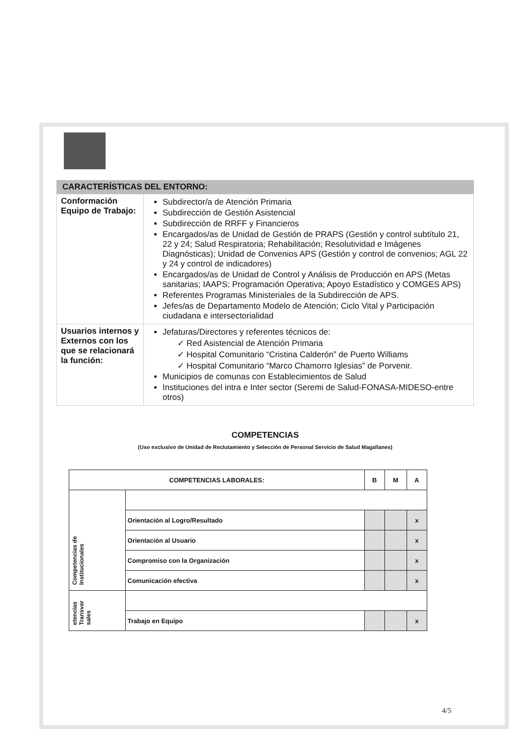CARACTERÍSTICAS DEL ENTORNO:
| Conformación Equipo de Trabajo: | Subdirector/a de Atención Primaria Subdirección de Gestión Asistencial Subdirección de RRFF y Financieros Encargados/as de Unidad de Gestión de PRAPS (Gestión y control subtítulo 21, 22 y 24; Salud Respiratoria; Rehabilitación; Resolutividad e Imágenes Diagnósticas); Unidad de Convenios APS (Gestión y control de convenios; AGL 22 y 24 y control de indicadores) Encargados/as de Unidad de Control y Análisis de Producción en APS (Metas sanitarias; IAAPS; Programación Operativa; Apoyo Estadístico y COMGES APS) Referentes Programas Ministeriales de la Subdirección de APS. Jefes/as de Departamento Modelo de Atención; Ciclo Vital y Participación ciudadana e intersectorialidad |
| Usuarios internos y Externos con los que se relacionará la función: | Jefaturas/Directores y referentes técnicos de: ✓ Red Asistencial de Atención Primaria ✓ Hospital Comunitario “Cristina Calderón” de Puerto Williams ✓ Hospital Comunitario “Marco Chamorro Iglesias” de Porvenir. Municipios de comunas con Establecimientos de Salud Instituciones del intra e Inter sector (Seremi de Salud-FONASA-MIDESO-entre otros) |
COMPETENCIAS
(Uso exclusivo de Unidad de Reclutamiento y Selección de Personal Servicio de Salud Magallanes)
| COMPETENCIAS LABORALES: | | B | M | A |
| --- | --- | --- | --- | --- |
| Competencias de Institucionales | | | | |
| | Orientación al Logro/Resultado | | | x |
| | Orientación al Usuario | | | x |
| | Compromiso con la Organización | | | x |
| | Comunicación efectiva | | | x |
| etencias Transver sales | | | | |
| | Trabajo en Equipo | | | x |
4/5